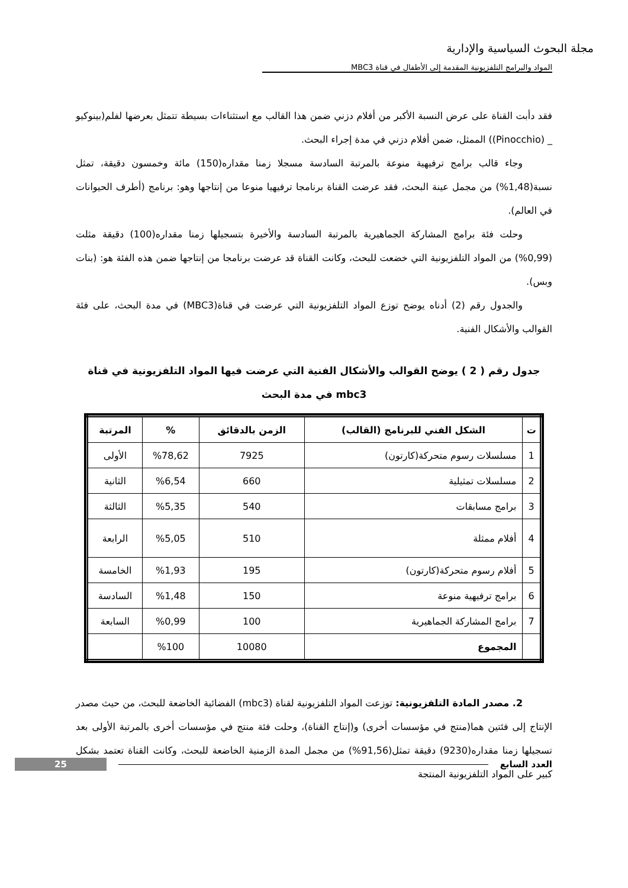مجلة البحوث السياسية والإدارية
المواد والبرامج التلفزيونية المقدمة إلى الأطفال في قناة MBC3
فقد دأبت القناة على عرض النسبة الأكبر من أفلام دزني ضمن هذا القالب مع استثناءات بسيطة تتمثل بعرضها لفلم(بينوكيو _ (Pinocchio)) الممثل، ضمن أفلام دزني في مدة إجراء البحث.
وجاء قالب برامج ترفيهية منوعة بالمرتبة السادسة مسجلا زمنا مقداره(150) مائة وخمسون دقيقة، تمثل نسبة(1,48%) من مجمل عينة البحث، فقد عرضت القناة برنامجا ترفيهيا منوعا من إنتاجها وهو: برنامج (أطرف الحيوانات في العالم).
وحلت فئة برامج المشاركة الجماهيرية بالمرتبة السادسة والأخيرة بتسجيلها زمنا مقداره(100) دقيقة مثلت (0,99%) من المواد التلفزيونية التي خضعت للبحث، وكانت القناة قد عرضت برنامجا من إنتاجها ضمن هذه الفئة هو: (بنات وبس).
والجدول رقم (2) أدناه يوضح توزع المواد التلفزيونية التي عرضت في قناة(MBC3) في مدة البحث، على فئة القوالب والأشكال الفنية.
جدول رقم ( 2 ) يوضح القوالب والأشكال الفنية التي عرضت فيها المواد التلفزيونية في قناة mbc3 في مدة البحث
| ت | الشكل الفني للبرنامج (القالب) | الزمن بالدقائق | % | المرتبة |
| --- | --- | --- | --- | --- |
| 1 | مسلسلات رسوم متحركة(كارتون) | 7925 | %78,62 | الأولى |
| 2 | مسلسلات تمثيلية | 660 | %6,54 | الثانية |
| 3 | برامج مسابقات | 540 | %5,35 | الثالثة |
| 4 | أفلام ممثلة | 510 | %5,05 | الرابعة |
| 5 | أفلام رسوم متحركة(كارتون) | 195 | %1,93 | الخامسة |
| 6 | برامج ترفيهية منوعة | 150 | %1,48 | السادسة |
| 7 | برامج المشاركة الجماهيرية | 100 | %0,99 | السابعة |
| | المجموع | 10080 | %100 | |
2. مصدر المادة التلفزيونية: توزعت المواد التلفزيونية لقناة (mbc3) الفضائية الخاضعة للبحث، من حيث مصدر الإنتاج إلى فئتين هما(منتج في مؤسسات أخرى) و(إنتاج القناة)، وحلت فئة منتج في مؤسسات أخرى بالمرتبة الأولى بعد تسجيلها زمنا مقداره(9230) دقيقة تمثل(91,56%) من مجمل المدة الزمنية الخاضعة للبحث، وكانت القناة تعتمد بشكل كبير على المواد التلفزيونية المنتجة
25 العدد السابع